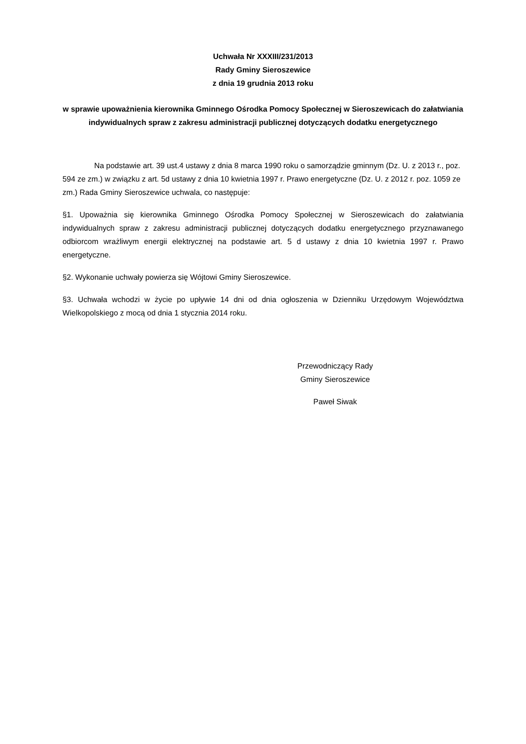Uchwała Nr XXXIII/231/2013
Rady Gminy Sieroszewice
z dnia 19 grudnia 2013 roku
w sprawie upoważnienia kierownika Gminnego Ośrodka Pomocy Społecznej w Sieroszewicach do załatwiania indywidualnych spraw z zakresu administracji publicznej dotyczących dodatku energetycznego
Na podstawie art. 39 ust.4 ustawy z dnia 8 marca 1990 roku o samorządzie gminnym (Dz. U. z 2013 r., poz. 594 ze zm.) w związku z art. 5d ustawy z dnia 10 kwietnia 1997 r. Prawo energetyczne (Dz. U. z 2012 r. poz. 1059 ze zm.) Rada Gminy Sieroszewice uchwala, co następuje:
§1. Upoważnia się kierownika Gminnego Ośrodka Pomocy Społecznej w Sieroszewicach do załatwiania indywidualnych spraw z zakresu administracji publicznej dotyczących dodatku energetycznego przyznawanego odbiorcom wrażliwym energii elektrycznej na podstawie art. 5 d ustawy z dnia 10 kwietnia 1997 r. Prawo energetyczne.
§2. Wykonanie uchwały powierza się Wójtowi Gminy Sieroszewice.
§3. Uchwała wchodzi w życie po upływie 14 dni od dnia ogłoszenia w Dzienniku Urzędowym Województwa Wielkopolskiego z mocą od dnia 1 stycznia 2014 roku.
Przewodniczący Rady
Gminy Sieroszewice
Paweł Siwak